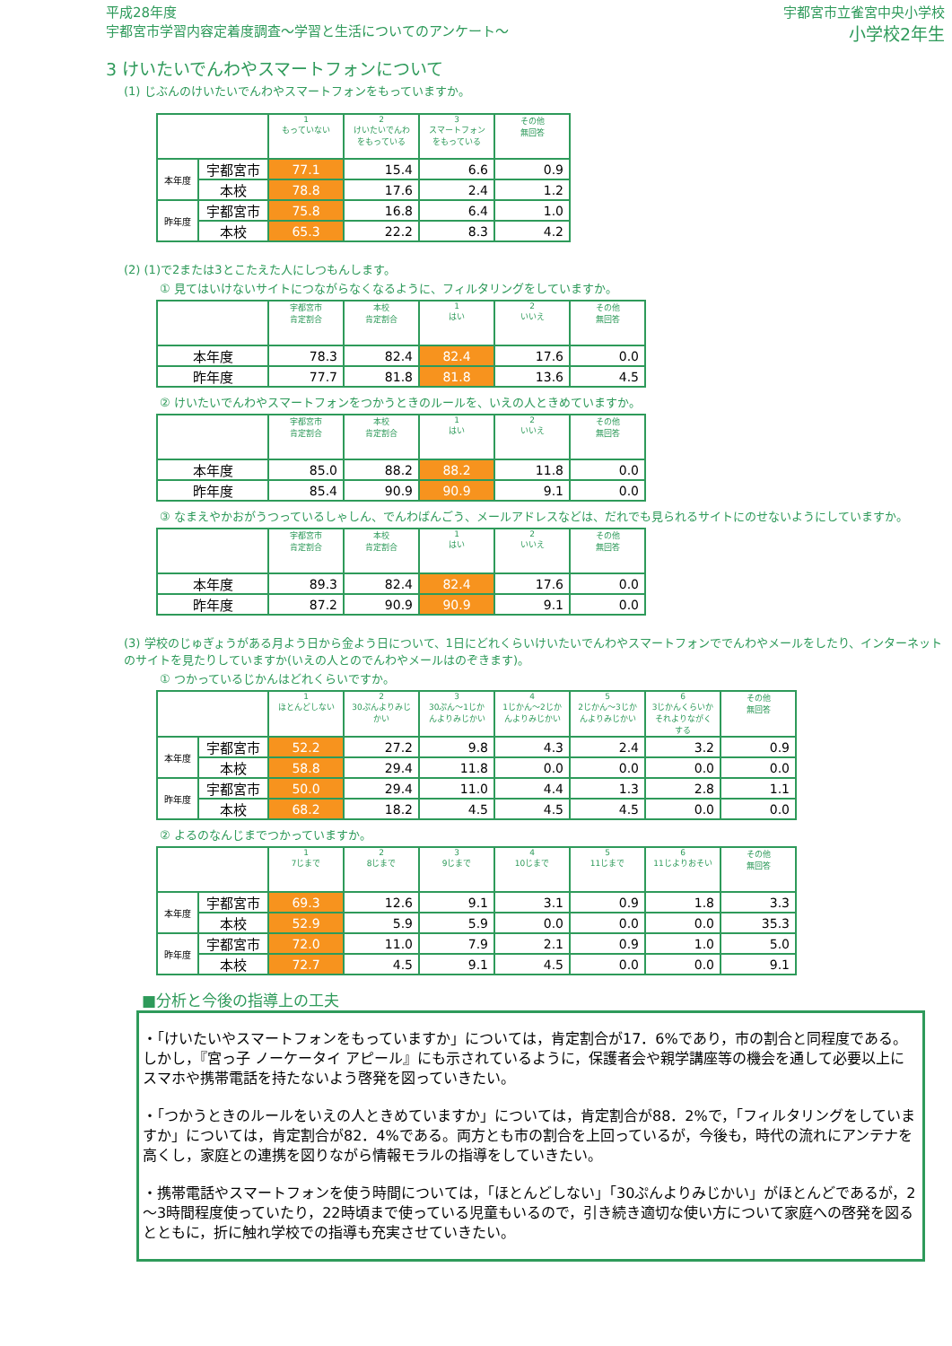平成28年度
宇都宮市学習内容定着度調査～学習と生活についてのアンケート～
宇都宮市立雀宮中央小学校
小学校2年生
3 けいたいでんわやスマートフォンについて
(1) じぶんのけいたいでんわやスマートフォンをもっていますか。
| | | 1 もっていない | 2 けいたいでんわをもっている | 3 スマートフォンをもっている | その他 無回答 |
| --- | --- | --- | --- | --- | --- |
| 本年度 | 宇都宮市 | 77.1 | 15.4 | 6.6 | 0.9 |
| | 本校 | 78.8 | 17.6 | 2.4 | 1.2 |
| 昨年度 | 宇都宮市 | 75.8 | 16.8 | 6.4 | 1.0 |
| | 本校 | 65.3 | 22.2 | 8.3 | 4.2 |
(2) (1)で2または3とこたえた人にしつもんします。
① 見てはいけないサイトにつながらなくなるように、フィルタリングをしていますか。
| | 宇都宮市 肯定割合 | 本校 肯定割合 | 1 はい | 2 いいえ | その他 無回答 |
| --- | --- | --- | --- | --- | --- |
| 本年度 | 78.3 | 82.4 | 82.4 | 17.6 | 0.0 |
| 昨年度 | 77.7 | 81.8 | 81.8 | 13.6 | 4.5 |
② けいたいでんわやスマートフォンをつかうときのルールを、いえの人ときめていますか。
| | 宇都宮市 肯定割合 | 本校 肯定割合 | 1 はい | 2 いいえ | その他 無回答 |
| --- | --- | --- | --- | --- | --- |
| 本年度 | 85.0 | 88.2 | 88.2 | 11.8 | 0.0 |
| 昨年度 | 85.4 | 90.9 | 90.9 | 9.1 | 0.0 |
③ なまえやかおがうつっているしゃしん、でんわばんごう、メールアドレスなどは、だれでも見られるサイトにのせないようにしていますか。
| | 宇都宮市 肯定割合 | 本校 肯定割合 | 1 はい | 2 いいえ | その他 無回答 |
| --- | --- | --- | --- | --- | --- |
| 本年度 | 89.3 | 82.4 | 82.4 | 17.6 | 0.0 |
| 昨年度 | 87.2 | 90.9 | 90.9 | 9.1 | 0.0 |
(3) 学校のじゅぎょうがある月よう日から金よう日について、1日にどれくらいけいたいでんわやスマートフォンででんわやメールをしたり、インターネットのサイトを見たりしていますか(いえの人とのでんわやメールはのぞきます)。
① つかっているじかんはどれくらいですか。
| | | 1 ほとんどしない | 2 30ぷんよりみじかい | 3 30ぷん～1じかんよりみじかい | 4 1じかん～2じかんよりみじかい | 5 2じかん～3じかんよりみじかい | 6 3じかんくらいかそれよりながくする | その他 無回答 |
| --- | --- | --- | --- | --- | --- | --- | --- | --- |
| 本年度 | 宇都宮市 | 52.2 | 27.2 | 9.8 | 4.3 | 2.4 | 3.2 | 0.9 |
| | 本校 | 58.8 | 29.4 | 11.8 | 0.0 | 0.0 | 0.0 | 0.0 |
| 昨年度 | 宇都宮市 | 50.0 | 29.4 | 11.0 | 4.4 | 1.3 | 2.8 | 1.1 |
| | 本校 | 68.2 | 18.2 | 4.5 | 4.5 | 4.5 | 0.0 | 0.0 |
② よるのなんじまでつかっていますか。
| | | 1 7じまで | 2 8じまで | 3 9じまで | 4 10じまで | 5 11じまで | 6 11じよりおそい | その他 無回答 |
| --- | --- | --- | --- | --- | --- | --- | --- | --- |
| 本年度 | 宇都宮市 | 69.3 | 12.6 | 9.1 | 3.1 | 0.9 | 1.8 | 3.3 |
| | 本校 | 52.9 | 5.9 | 5.9 | 0.0 | 0.0 | 0.0 | 35.3 |
| 昨年度 | 宇都宮市 | 72.0 | 11.0 | 7.9 | 2.1 | 0.9 | 1.0 | 5.0 |
| | 本校 | 72.7 | 4.5 | 9.1 | 4.5 | 0.0 | 0.0 | 9.1 |
■分析と今後の指導上の工夫
・「けいたいやスマートフォンをもっていますか」については，肯定割合が17．6%であり，市の割合と同程度である。しかし，『宮っ子 ノーケータイ アピール』にも示されているように，保護者会や親学講座等の機会を通して必要以上にスマホや携帯電話を持たないよう啓発を図っていきたい。
・「つかうときのルールをいえの人ときめていますか」については，肯定割合が88．2%で，「フィルタリングをしていますか」については，肯定割合が82．4%である。両方とも市の割合を上回っているが，今後も，時代の流れにアンテナを高くし，家庭との連携を図りながら情報モラルの指導をしていきたい。
・携帯電話やスマートフォンを使う時間については，「ほとんどしない」「30ぷんよりみじかい」がほとんどであるが，2～3時間程度使っていたり，22時頃まで使っている児童もいるので，引き続き適切な使い方について家庭への啓発を図るとともに，折に触れ学校での指導も充実させていきたい。